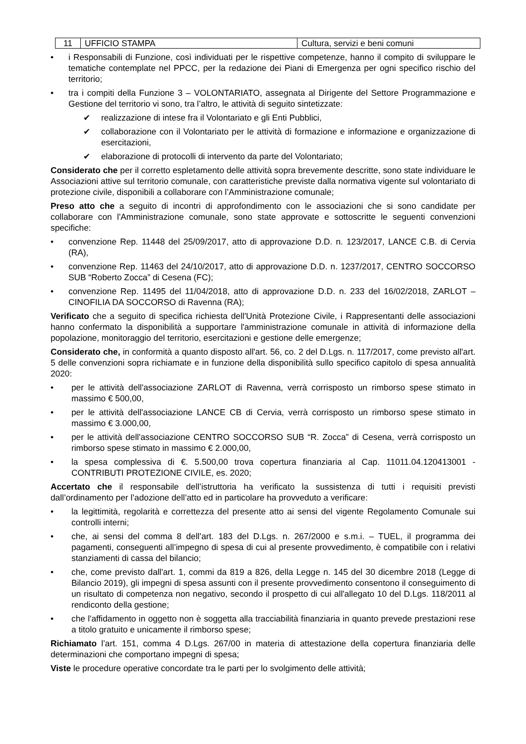| 11 | UFFICIO STAMPA | Cultura, servizi e beni comuni |
• i Responsabili di Funzione, così individuati per le rispettive competenze, hanno il compito di sviluppare le tematiche contemplate nel PPCC, per la redazione dei Piani di Emergenza per ogni specifico rischio del territorio;
• tra i compiti della Funzione 3 – VOLONTARIATO, assegnata al Dirigente del Settore Programmazione e Gestione del territorio vi sono, tra l’altro, le attività di seguito sintetizzate:
✔ realizzazione di intese fra il Volontariato e gli Enti Pubblici,
✔ collaborazione con il Volontariato per le attività di formazione e informazione e organizzazione di esercitazioni,
✔ elaborazione di protocolli di intervento da parte del Volontariato;
Considerato che per il corretto espletamento delle attività sopra brevemente descritte, sono state individuare le Associazioni attive sul territorio comunale, con caratteristiche previste dalla normativa vigente sul volontariato di protezione civile, disponibili a collaborare con l’Amministrazione comunale;
Preso atto che a seguito di incontri di approfondimento con le associazioni che si sono candidate per collaborare con l'Amministrazione comunale, sono state approvate e sottoscritte le seguenti convenzioni specifiche:
• convenzione Rep. 11448 del 25/09/2017, atto di approvazione D.D. n. 123/2017, LANCE C.B. di Cervia (RA),
• convenzione Rep. 11463 del 24/10/2017, atto di approvazione D.D. n. 1237/2017, CENTRO SOCCORSO SUB “Roberto Zocca” di Cesena (FC);
• convenzione Rep. 11495 del 11/04/2018, atto di approvazione D.D. n. 233 del 16/02/2018, ZARLOT – CINOFILIA DA SOCCORSO di Ravenna (RA);
Verificato che a seguito di specifica richiesta dell'Unità Protezione Civile, i Rappresentanti delle associazioni hanno confermato la disponibilità a supportare l'amministrazione comunale in attività di informazione della popolazione, monitoraggio del territorio, esercitazioni e gestione delle emergenze;
Considerato che, in conformità a quanto disposto all'art. 56, co. 2 del D.Lgs. n. 117/2017, come previsto all'art. 5 delle convenzioni sopra richiamate e in funzione della disponibilità sullo specifico capitolo di spesa annualità 2020:
• per le attività dell'associazione ZARLOT di Ravenna, verrà corrisposto un rimborso spese stimato in massimo € 500,00,
• per le attività dell'associazione LANCE CB di Cervia, verrà corrisposto un rimborso spese stimato in massimo € 3.000,00,
• per le attività dell'associazione CENTRO SOCCORSO SUB “R. Zocca” di Cesena, verrà corrisposto un rimborso spese stimato in massimo € 2.000,00,
• la spesa complessiva di €. 5.500,00 trova copertura finanziaria al Cap. 11011.04.120413001 - CONTRIBUTI PROTEZIONE CIVILE, es. 2020;
Accertato che il responsabile dell’istruttoria ha verificato la sussistenza di tutti i requisiti previsti dall’ordinamento per l’adozione dell’atto ed in particolare ha provveduto a verificare:
• la legittimità, regolarità e correttezza del presente atto ai sensi del vigente Regolamento Comunale sui controlli interni;
• che, ai sensi del comma 8 dell’art. 183 del D.Lgs. n. 267/2000 e s.m.i. – TUEL, il programma dei pagamenti, conseguenti all’impegno di spesa di cui al presente provvedimento, è compatibile con i relativi stanziamenti di cassa del bilancio;
• che, come previsto dall'art. 1, commi da 819 a 826, della Legge n. 145 del 30 dicembre 2018 (Legge di Bilancio 2019), gli impegni di spesa assunti con il presente provvedimento consentono il conseguimento di un risultato di competenza non negativo, secondo il prospetto di cui all'allegato 10 del D.Lgs. 118/2011 al rendiconto della gestione;
• che l'affidamento in oggetto non è soggetta alla tracciabilità finanziaria in quanto prevede prestazioni rese a titolo gratuito e unicamente il rimborso spese;
Richiamato l’art. 151, comma 4 D.Lgs. 267/00 in materia di attestazione della copertura finanziaria delle determinazioni che comportano impegni di spesa;
Viste le procedure operative concordate tra le parti per lo svolgimento delle attività;